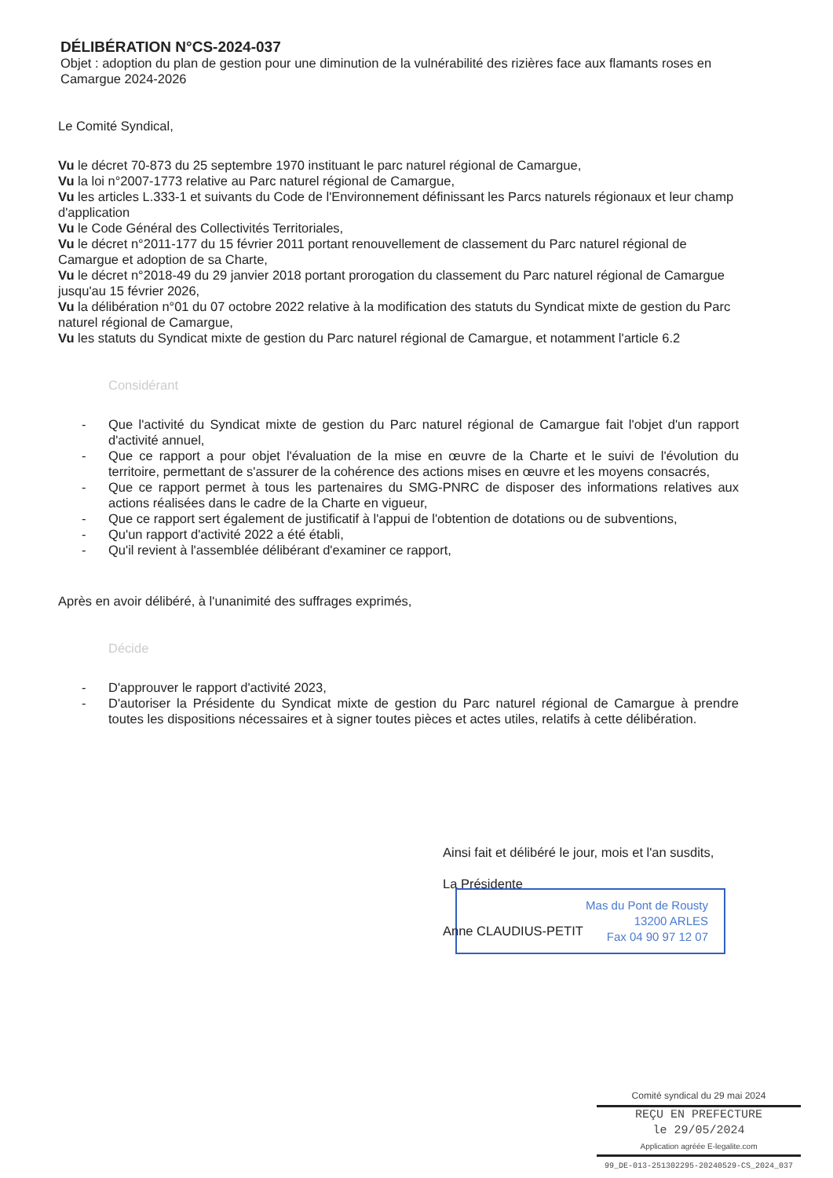DÉLIBÉRATION N°CS-2024-037
Objet : adoption du plan de gestion pour une diminution de la vulnérabilité des rizières face aux flamants roses en Camargue 2024-2026
Le Comité Syndical,
Vu le décret 70-873 du 25 septembre 1970 instituant le parc naturel régional de Camargue,
Vu la loi n°2007-1773 relative au Parc naturel régional de Camargue,
Vu les articles L.333-1 et suivants du Code de l'Environnement définissant les Parcs naturels régionaux et leur champ d'application
Vu le Code Général des Collectivités Territoriales,
Vu le décret n°2011-177 du 15 février 2011 portant renouvellement de classement du Parc naturel régional de Camargue et adoption de sa Charte,
Vu le décret n°2018-49 du 29 janvier 2018 portant prorogation du classement du Parc naturel régional de Camargue jusqu'au 15 février 2026,
Vu la délibération n°01 du 07 octobre 2022 relative à la modification des statuts du Syndicat mixte de gestion du Parc naturel régional de Camargue,
Vu les statuts du Syndicat mixte de gestion du Parc naturel régional de Camargue, et notamment l'article 6.2
Considérant
- Que l'activité du Syndicat mixte de gestion du Parc naturel régional de Camargue fait l'objet d'un rapport d'activité annuel,
- Que ce rapport a pour objet l'évaluation de la mise en œuvre de la Charte et le suivi de l'évolution du territoire, permettant de s'assurer de la cohérence des actions mises en œuvre et les moyens consacrés,
- Que ce rapport permet à tous les partenaires du SMG-PNRC de disposer des informations relatives aux actions réalisées dans le cadre de la Charte en vigueur,
- Que ce rapport sert également de justificatif à l'appui de l'obtention de dotations ou de subventions,
- Qu'un rapport d'activité 2022 a été établi,
- Qu'il revient à l'assemblée délibérant d'examiner ce rapport,
Après en avoir délibéré, à l'unanimité des suffrages exprimés,
Décide
- D'approuver le rapport d'activité 2023,
- D'autoriser la Présidente du Syndicat mixte de gestion du Parc naturel régional de Camargue à prendre toutes les dispositions nécessaires et à signer toutes pièces et actes utiles, relatifs à cette délibération.
Ainsi fait et délibéré le jour, mois et l'an susdits,
La Présidente
Anne CLAUDIUS-PETIT
Mas du Pont de Rousty
13200 ARLES
Fax 04 90 97 12 07
Comité syndical du 29 mai 2024
REÇU EN PREFECTURE
le 29/05/2024
Application agréée E-legalite.com
99_DE-013-251302295-20240529-CS_2024_037